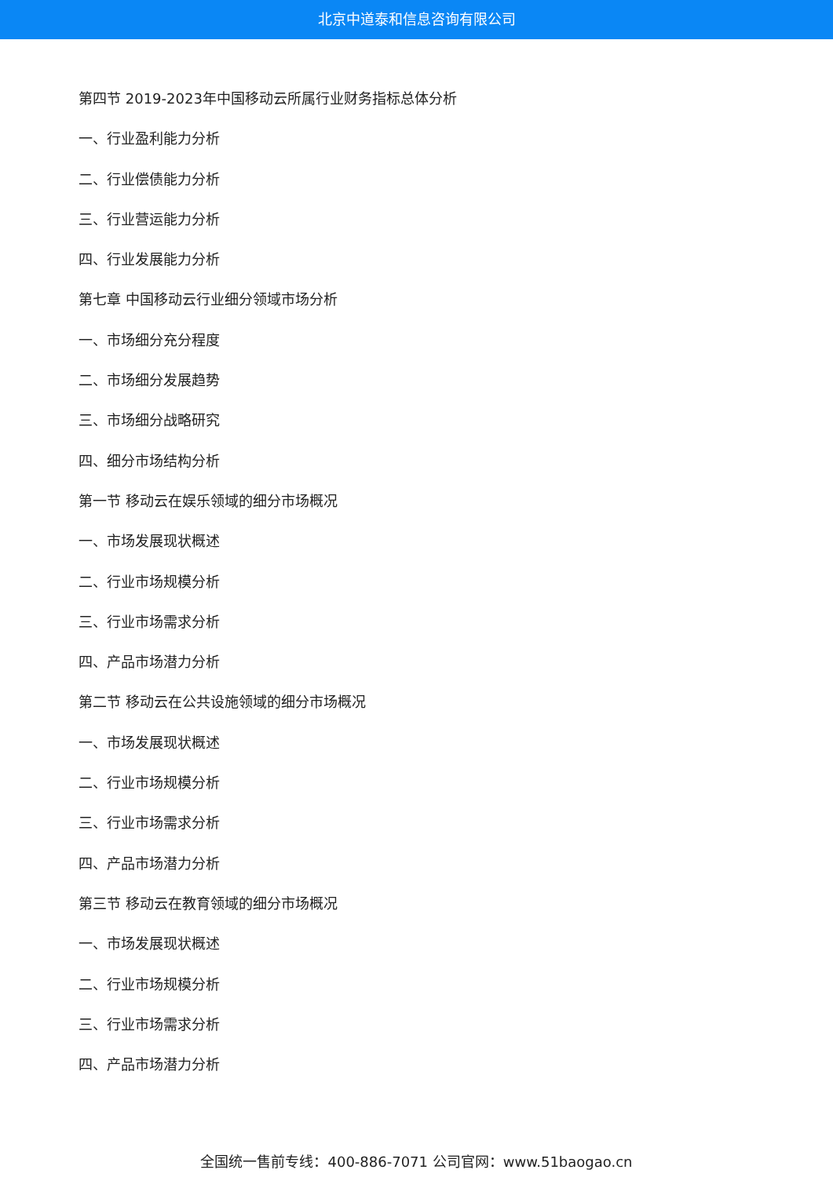北京中道泰和信息咨询有限公司
第四节 2019-2023年中国移动云所属行业财务指标总体分析
一、行业盈利能力分析
二、行业偿债能力分析
三、行业营运能力分析
四、行业发展能力分析
第七章 中国移动云行业细分领域市场分析
一、市场细分充分程度
二、市场细分发展趋势
三、市场细分战略研究
四、细分市场结构分析
第一节 移动云在娱乐领域的细分市场概况
一、市场发展现状概述
二、行业市场规模分析
三、行业市场需求分析
四、产品市场潜力分析
第二节 移动云在公共设施领域的细分市场概况
一、市场发展现状概述
二、行业市场规模分析
三、行业市场需求分析
四、产品市场潜力分析
第三节 移动云在教育领域的细分市场概况
一、市场发展现状概述
二、行业市场规模分析
三、行业市场需求分析
四、产品市场潜力分析
全国统一售前专线：400-886-7071 公司官网：www.51baogao.cn